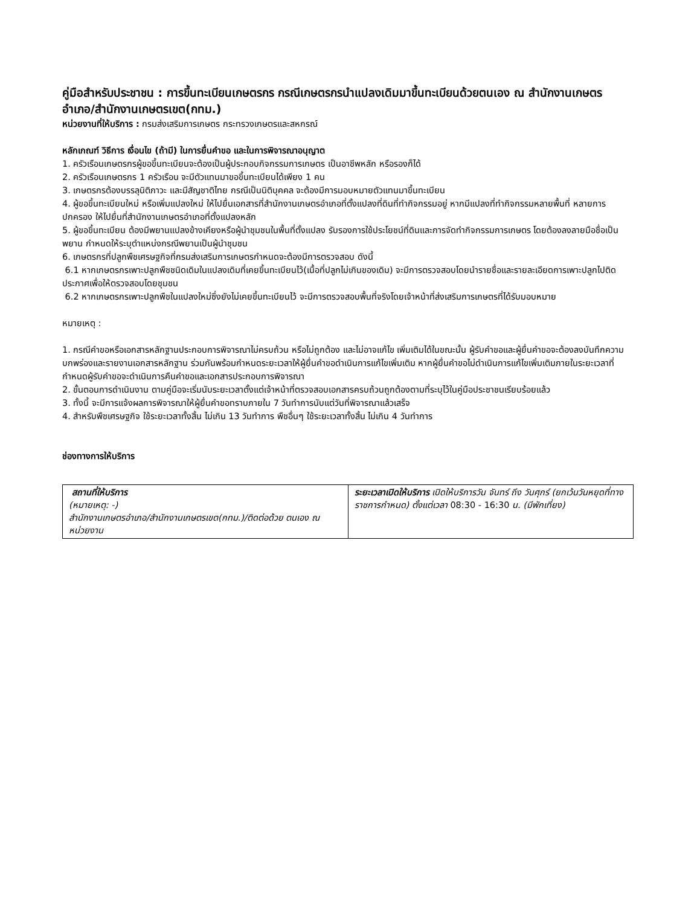คู่มือสำหรับประชาชน : การขึ้นทะเบียนเกษตรกร กรณีเกษตรกรนำแปลงเดิมมาขึ้นทะเบียนด้วยตนเอง ณ สำนักงานเกษตรอำเภอ/สำนักงานเกษตรเขต(กทม.)
หน่วยงานที่ให้บริการ : กรมส่งเสริมการเกษตร กระทรวงเกษตรและสหกรณ์
หลักเกณฑ์ วิธีการ เงื่อนไข (ถ้ามี) ในการยื่นคำขอ และในการพิจารณาอนุญาต
1. ครัวเรือนเกษตรกรผู้ขอขึ้นทะเบียนจะต้องเป็นผู้ประกอบกิจกรรมการเกษตร เป็นอาชีพหลัก หรือรองก็ได้
2. ครัวเรือนเกษตรกร 1 ครัวเรือน จะมีตัวแทนมาขอขึ้นทะเบียนได้เพียง 1 คน
3. เกษตรกรต้องบรรลุนิติภาวะ และมีสัญชาติไทย กรณีเป็นนิติบุคคล จะต้องมีการมอบหมายตัวแทนมาขึ้นทะเบียน
4. ผู้ขอขึ้นทะเบียนใหม่ หรือเพิ่มแปลงใหม่ ให้ไปยื่นเอกสารที่สำนักงานเกษตรอำเภอที่ตั้งแปลงที่ดินที่ทำกิจกรรมอยู่ หากมีแปลงที่ทำกิจกรรมหลายพื้นที่ หลายการปกครอง ให้ไปยื่นที่สำนักงานเกษตรอำเภอที่ตั้งแปลงหลัก
5. ผู้ขอขึ้นทะเบียน ต้องมีพยานแปลงข้างเคียงหรือผู้นำชุมชนในพื้นที่ตั้งแปลง รับรองการใช้ประโยชน์ที่ดินและการจัดทำกิจกรรมการเกษตร โดยต้องลงลายมือชื่อเป็นพยาน กำหนดให้ระบุตำแหน่งกรณีพยานเป็นผู้นำชุมชน
6. เกษตรกรที่ปลูกพืชเศรษฐกิจที่กรมส่งเสริมการเกษตรกำหนดจะต้องมีการตรวจสอบ ดังนี้
6.1 หากเกษตรกรเพาะปลูกพืชชนิดเดิมในแปลงเดิมที่เคยขึ้นทะเบียนไว้(เนื้อที่ปลูกไม่เกินของเดิม) จะมีการตรวจสอบโดยนำรายชื่อและรายละเอียดการเพาะปลูกไปติดประกาศเพื่อให้ตรวจสอบโดยชุมชน
6.2 หากเกษตรกรเพาะปลูกพืชในแปลงใหม่ซึ่งยังไม่เคยขึ้นทะเบียนไว้ จะมีการตรวจสอบพื้นที่จริงโดยเจ้าหน้าที่ส่งเสริมการเกษตรที่ได้รับมอบหมาย
หมายเหตุ :
1. กรณีคำขอหรือเอกสารหลักฐานประกอบการพิจารณาไม่ครบถ้วน หรือไม่ถูกต้อง และไม่อาจแก้ไข เพิ่มเติมได้ในขณะนั้น ผู้รับคำขอและผู้ยื่นคำขอจะต้องลงบันทึกความบกพร่องและรายงานเอกสารหลักฐาน ร่วมกันพร้อมกำหนดระยะเวลาให้ผู้ยื่นคำขอดำเนินการแก้ไขเพิ่มเติม หากผู้ยื่นคำขอไม่ดำเนินการแก้ไขเพิ่มเติมภายในระยะเวลาที่กำหนดผู้รับคำขอจะดำเนินการคืนคำขอและเอกสารประกอบการพิจารณา
2. ขั้นตอนการดำเนินงาน ตามคู่มือจะเริ่มนับระยะเวลาตั้งแต่เจ้าหน้าที่ตรวจสอบเอกสารครบถ้วนถูกต้องตามที่ระบุไว้ในคู่มือประชาชนเรียบร้อยแล้ว
3. ทั้งนี้ จะมีการแจ้งผลการพิจารณาให้ผู้ยื่นคำขอทราบภายใน 7 วันทำการนับแต่วันที่พิจารณาแล้วเสร็จ
4. สำหรับพืชเศรษฐกิจ ใช้ระยะเวลาทั้งสิ้น ไม่เกิน 13 วันทำการ พืชอื่นๆ ใช้ระยะเวลาทั้งสิ้น ไม่เกิน 4 วันทำการ
ช่องทางการให้บริการ
| สถานที่ให้บริการ (หมายเหตุ: -) สำนักงานเกษตรอำเภอ/สำนักงานเกษตรเขต(กทม.)/ติดต่อด้วย ตนเอง ณ หน่วยงาน | ระยะเวลาเปิดให้บริการ เปิดให้บริการวัน จันทร์ ถึง วันศุกร์ (ยกเว้นวันหยุดที่ทางราชการกำหนด) ตั้งแต่เวลา 08:30 - 16:30 น. (มีพักเที่ยง) |